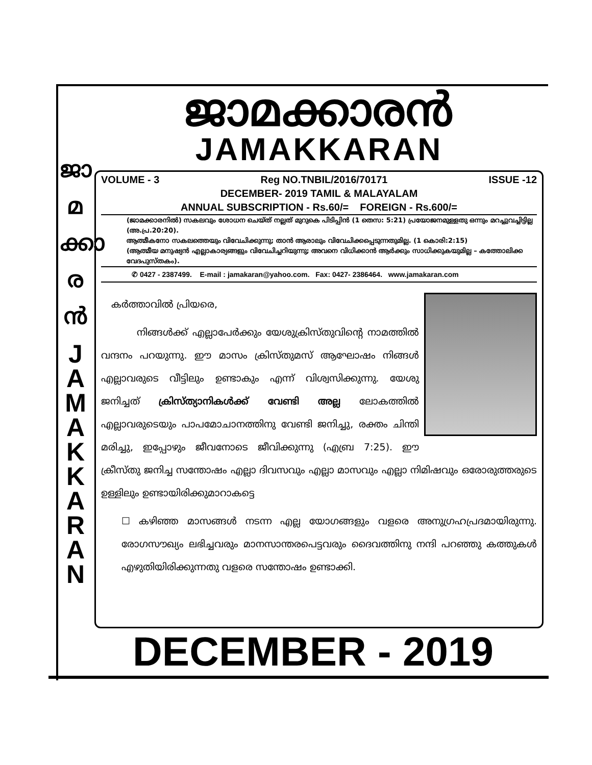ജാ
മ
ക്കാ
ര
ൻ
J
A
M
A
K
K
A
R
A
N
ജാമക്കാരൻ
JAMAKKARAN
VOLUME - 3 Reg NO.TNBIL/2016/70171 ISSUE -12
DECEMBER- 2019 TAMIL & MALAYALAM
ANNUAL SUBSCRIPTION - Rs.60/= FOREIGN - Rs.600/=
(ജാമക്കാരനിൽ) സകലവും ശോധന ചെയ്ത് നല്ലത് മുറുകെ പിടിപ്പിൻ (1 തെസ: 5:21) പ്രയോജനമുള്ളതു ഒന്നും മറച്ചുവച്ചിട്ടില്ല (അ.പ്ര.20:20).
ആത്മീകനോ സകലത്തെയും വിവേചിക്കുന്നു; താൻ ആരാലും വിവേചിക്കപ്പെടുന്നതുമില്ല. (1 കൊരി:2:15)
(ആത്മീയ മനുഷ്യൻ എല്ലാകാര്യങ്ങളും വിവേചിച്ചറിയുന്നു; അവനെ വിധിക്കാൻ ആർക്കും സാധിക്കുകയുമില്ല – കത്തോലിക്ക വേദപുസ്തകം).
✆ 0427 - 2387499. E-mail : jamakaran@yahoo.com. Fax: 0427- 2386464. www.jamakaran.com
കർത്താവിൽ പ്രിയരെ,
നിങ്ങൾക്ക് എല്ലാപേർക്കും യേശുക്രിസ്തുവിന്റെ നാമത്തിൽ വന്ദനം പറയുന്നു. ഈ മാസം ക്രിസ്തുമസ് ആഘോഷം നിങ്ങൾ എല്ലാവരുടെ വീട്ടിലും ഉണ്ടാകും എന്ന് വിശ്വസിക്കുന്നു. യേശു ജനിച്ചത് ക്രിസ്ത്യാനികൾക്ക് വേണ്ടി അല്ല ലോകത്തിൽ എല്ലാവരുടെയും പാപമോചാനത്തിനു വേണ്ടി ജനിച്ചു, രക്തം ചിന്തി മരിച്ചു, ഇപ്പോഴും ജീവനോടെ ജീവിക്കുന്നു (എബ്ര 7:25). ഈ ക്രീസ്തു ജനിച്ച സന്തോഷം എല്ലാ ദിവസവും എല്ലാ മാസവും എല്ലാ നിമിഷവും ഒരോരുത്തരുടെ ഉള്ളിലും ഉണ്ടായിരിക്കുമാറാകട്ടെ
☐ കഴിഞ്ഞ മാസങ്ങൾ നടന്ന എല്ല യോഗങ്ങളും വളരെ അനുഗ്രഹപ്രദമായിരുന്നു. രോഗസൗഖ്യം ലഭിച്ചവരും മാനസാന്തരപെട്ടവരും ദൈവത്തിനു നന്ദി പറഞ്ഞു കത്തുകൾ എഴുതിയിരിക്കുന്നതു വളരെ സന്തോഷം ഉണ്ടാക്കി.
DECEMBER - 2019